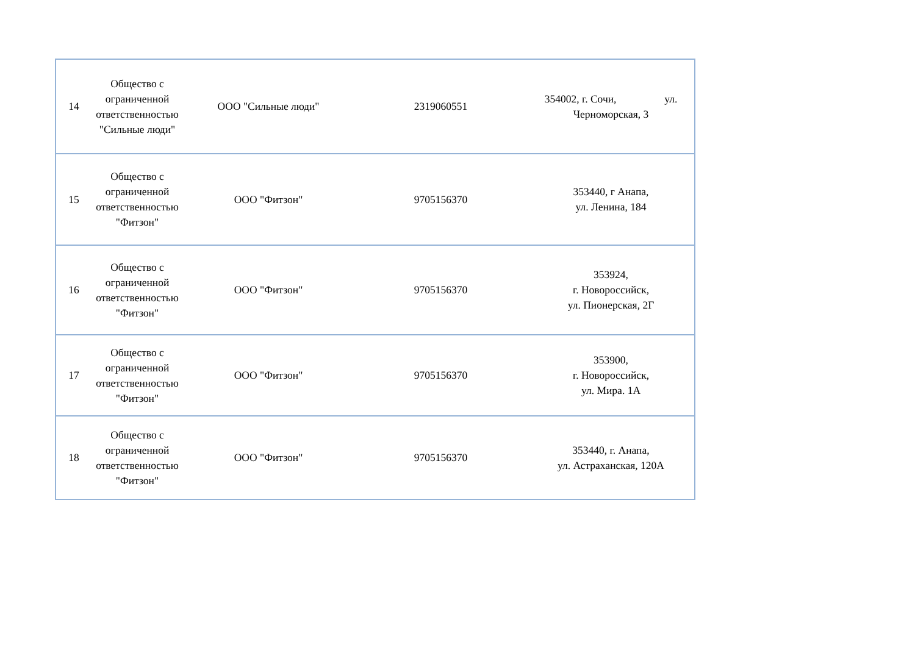| 14 | Общество с ограниченной ответственностью "Сильные люди" | ООО "Сильные люди" | 2319060551 | 354002, г. Сочи, ул. Черноморская, 3 |
| 15 | Общество с ограниченной ответственностью "Фитзон" | ООО "Фитзон" | 9705156370 | 353440, г Анапа, ул. Ленина, 184 |
| 16 | Общество с ограниченной ответственностью "Фитзон" | ООО "Фитзон" | 9705156370 | 353924, г. Новороссийск, ул. Пионерская, 2Г |
| 17 | Общество с ограниченной ответственностью "Фитзон" | ООО "Фитзон" | 9705156370 | 353900, г. Новороссийск, ул. Мира. 1А |
| 18 | Общество с ограниченной ответственностью "Фитзон" | ООО "Фитзон" | 9705156370 | 353440, г. Анапа, ул. Астраханская, 120А |